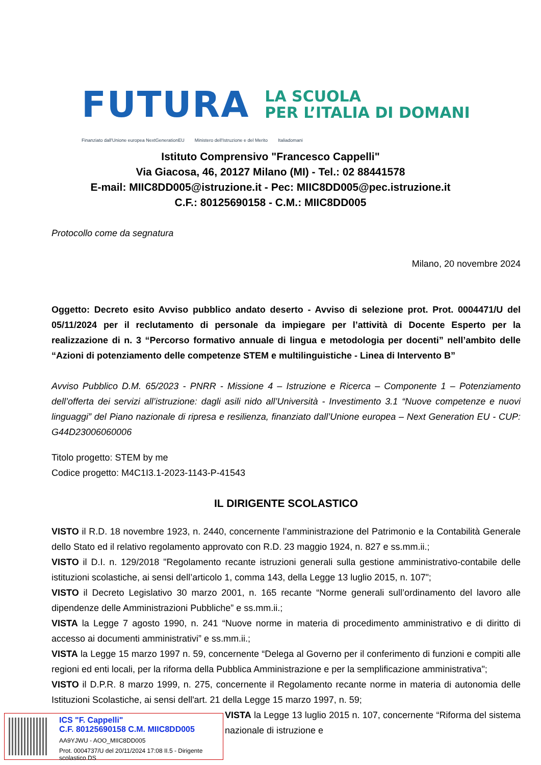FUTURA LA SCUOLA
PER L’ITALIA DI DOMANI
Finanziato dall'Unione europea NextGenerationEU Ministero dell'Istruzione e del Merito Italiadomani
Istituto Comprensivo "Francesco Cappelli"
Via Giacosa, 46, 20127 Milano (MI) - Tel.: 02 88441578
E-mail: MIIC8DD005@istruzione.it - Pec: MIIC8DD005@pec.istruzione.it
C.F.: 80125690158 - C.M.: MIIC8DD005
Protocollo come da segnatura
Milano, 20 novembre 2024
Oggetto: Decreto esito Avviso pubblico andato deserto - Avviso di selezione prot. Prot. 0004471/U del 05/11/2024 per il reclutamento di personale da impiegare per l’attività di Docente Esperto per la realizzazione di n. 3 “Percorso formativo annuale di lingua e metodologia per docenti” nell’ambito delle “Azioni di potenziamento delle competenze STEM e multilinguistiche - Linea di Intervento B”
Avviso Pubblico D.M. 65/2023 - PNRR - Missione 4 – Istruzione e Ricerca – Componente 1 – Potenziamento dell’offerta dei servizi all’istruzione: dagli asili nido all’Università - Investimento 3.1 “Nuove competenze e nuovi linguaggi” del Piano nazionale di ripresa e resilienza, finanziato dall’Unione europea – Next Generation EU - CUP: G44D23006060006
Titolo progetto: STEM by me
Codice progetto: M4C1I3.1-2023-1143-P-41543
IL DIRIGENTE SCOLASTICO
VISTO il R.D. 18 novembre 1923, n. 2440, concernente l’amministrazione del Patrimonio e la Contabilità Generale dello Stato ed il relativo regolamento approvato con R.D. 23 maggio 1924, n. 827 e ss.mm.ii.;
VISTO il D.I. n. 129/2018 "Regolamento recante istruzioni generali sulla gestione amministrativo-contabile delle istituzioni scolastiche, ai sensi dell’articolo 1, comma 143, della Legge 13 luglio 2015, n. 107";
VISTO il Decreto Legislativo 30 marzo 2001, n. 165 recante “Norme generali sull’ordinamento del lavoro alle dipendenze delle Amministrazioni Pubbliche” e ss.mm.ii.;
VISTA la Legge 7 agosto 1990, n. 241 “Nuove norme in materia di procedimento amministrativo e di diritto di accesso ai documenti amministrativi” e ss.mm.ii.;
VISTA la Legge 15 marzo 1997 n. 59, concernente “Delega al Governo per il conferimento di funzioni e compiti alle regioni ed enti locali, per la riforma della Pubblica Amministrazione e per la semplificazione amministrativa";
VISTO il D.P.R. 8 marzo 1999, n. 275, concernente il Regolamento recante norme in materia di autonomia delle Istituzioni Scolastiche, ai sensi dell'art. 21 della Legge 15 marzo 1997, n. 59;
VISTA la Legge 13 luglio 2015 n. 107, concernente “Riforma del sistema nazionale di istruzione e
ICS "F. Cappelli"
C.F. 80125690158 C.M. MIIC8DD005
AA9YJWU - AOO_MIIC8DD005
Prot. 0004737/U del 20/11/2024 17:08 II.5 - Dirigente scolastico DS